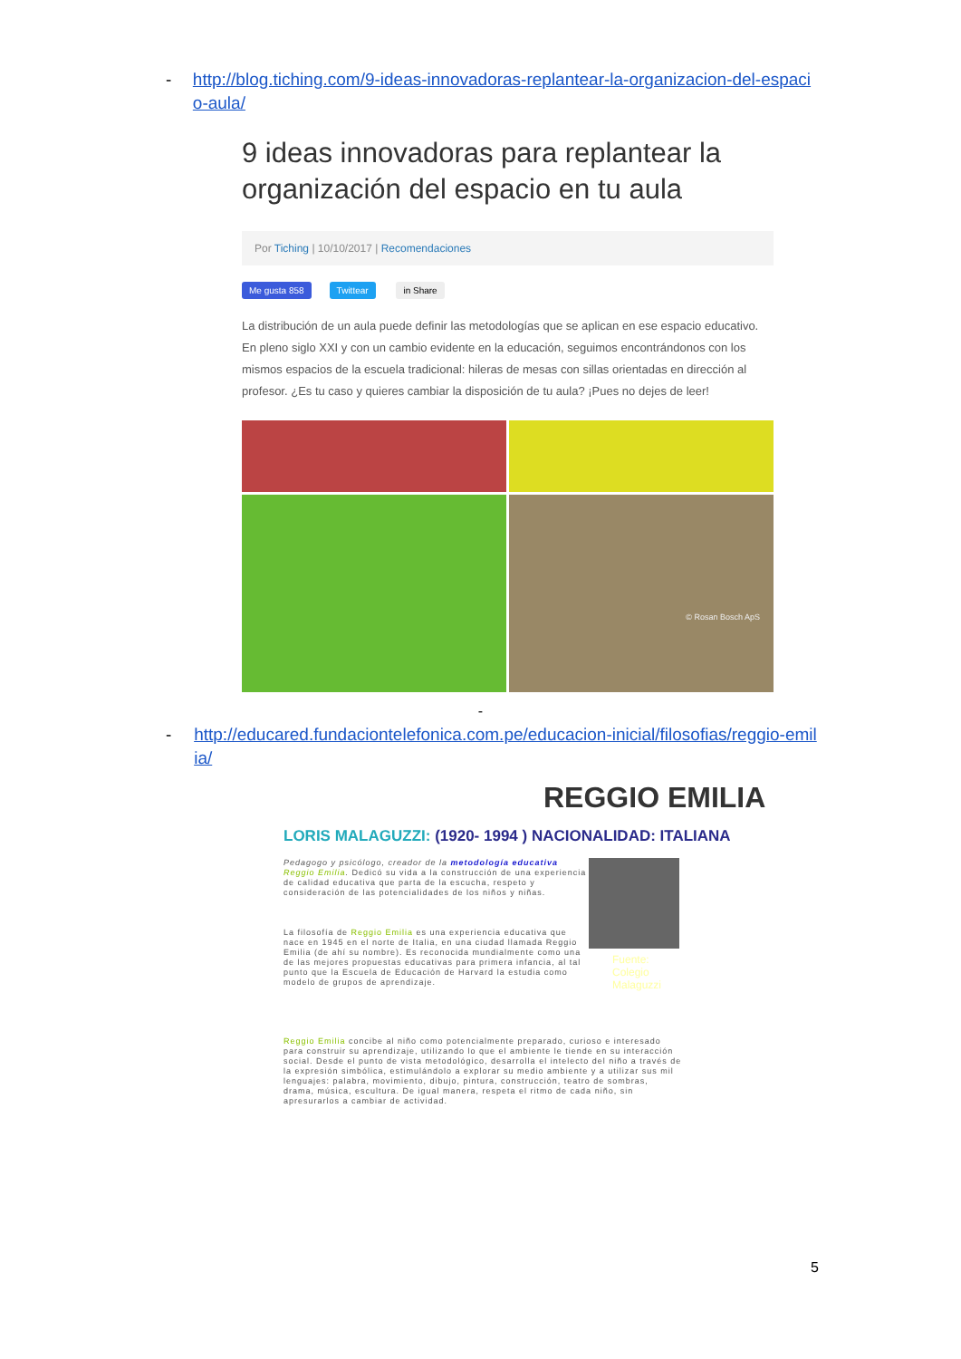- http://blog.tiching.com/9-ideas-innovadoras-replantear-la-organizacion-del-espacio-aula/
9 ideas innovadoras para replantear la organización del espacio en tu aula
Por Tiching | 10/10/2017 | Recomendaciones
Me gusta 858 Twittear in Share
La distribución de un aula puede definir las metodologías que se aplican en ese espacio educativo. En pleno siglo XXI y con un cambio evidente en la educación, seguimos encontrándonos con los mismos espacios de la escuela tradicional: hileras de mesas con sillas orientadas en dirección al profesor. ¿Es tu caso y quieres cambiar la disposición de tu aula? ¡Pues no dejes de leer!
© Rosan Bosch ApS
-
- http://educared.fundaciontelefonica.com.pe/educacion-inicial/filosofias/reggio-emilia/
REGGIO EMILIA
LORIS MALAGUZZI: (1920- 1994 ) NACIONALIDAD: ITALIANA
Pedagogo y psicólogo, creador de la metodología educativa Reggio Emilia. Dedicó su vida a la construcción de una experiencia de calidad educativa que parta de la escucha, respeto y consideración de las potencialidades de los niños y niñas.
La filosofía de Reggio Emilia es una experiencia educativa que nace en 1945 en el norte de Italia, en una ciudad llamada Reggio Emilia (de ahí su nombre). Es reconocida mundialmente como una de las mejores propuestas educativas para primera infancia, al tal punto que la Escuela de Educación de Harvard la estudia como modelo de grupos de aprendizaje.
Fuente: Colegio Malaguzzi
Reggio Emilia concibe al niño como potencialmente preparado, curioso e interesado para construir su aprendizaje, utilizando lo que el ambiente le tiende en su interacción social. Desde el punto de vista metodológico, desarrolla el intelecto del niño a través de la expresión simbólica, estimulándolo a explorar su medio ambiente y a utilizar sus mil lenguajes: palabra, movimiento, dibujo, pintura, construcción, teatro de sombras, drama, música, escultura. De igual manera, respeta el ritmo de cada niño, sin apresurarlos a cambiar de actividad.
5